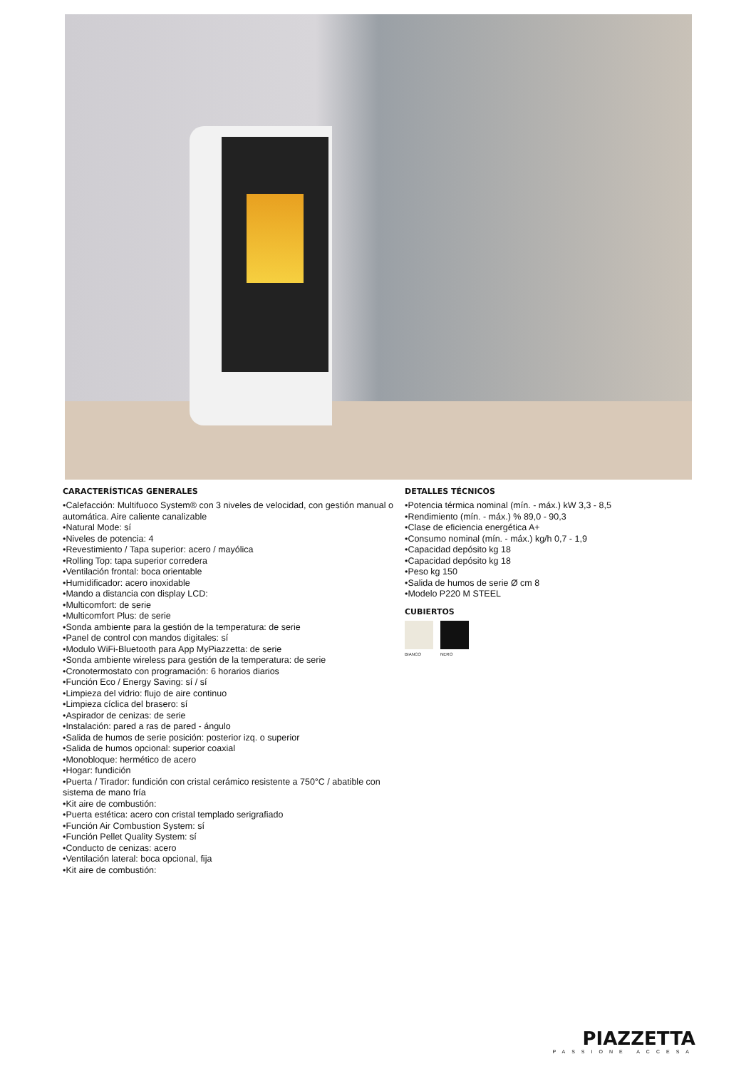CARACTERÍSTICAS GENERALES
•Calefacción: Multifuoco System® con 3 niveles de velocidad, con gestión manual o automática. Aire caliente canalizable
•Natural Mode: sí
•Niveles de potencia: 4
•Revestimiento / Tapa superior: acero / mayólica
•Rolling Top: tapa superior corredera
•Ventilación frontal: boca orientable
•Humidificador: acero inoxidable
•Mando a distancia con display LCD:
•Multicomfort: de serie
•Multicomfort Plus: de serie
•Sonda ambiente para la gestión de la temperatura: de serie
•Panel de control con mandos digitales: sí
•Modulo WiFi-Bluetooth para App MyPiazzetta: de serie
•Sonda ambiente wireless para gestión de la temperatura: de serie
•Cronotermostato con programación: 6 horarios diarios
•Función Eco / Energy Saving: sí / sí
•Limpieza del vidrio: flujo de aire continuo
•Limpieza cíclica del brasero: sí
•Aspirador de cenizas: de serie
•Instalación: pared a ras de pared - ángulo
•Salida de humos de serie posición: posterior izq. o superior
•Salida de humos opcional: superior coaxial
•Monobloque: hermético de acero
•Hogar: fundición
•Puerta / Tirador: fundición con cristal cerámico resistente a 750°C / abatible con sistema de mano fría
•Kit aire de combustión:
•Puerta estética: acero con cristal templado serigrafiado
•Función Air Combustion System: sí
•Función Pellet Quality System: sí
•Conducto de cenizas: acero
•Ventilación lateral: boca opcional, fija
•Kit aire de combustión:
DETALLES TÉCNICOS
•Potencia térmica nominal (mín. - máx.) kW 3,3 - 8,5
•Rendimiento (mín. - máx.) % 89,0 - 90,3
•Clase de eficiencia energética A+
•Consumo nominal (mín. - máx.) kg/h 0,7 - 1,9
•Capacidad depósito kg 18
•Capacidad depósito kg 18
•Peso kg 150
•Salida de humos de serie Ø cm 8
•Modelo P220 M STEEL
CUBIERTOS
BIANCO NERO
PIAZZETTA
PASSIONE ACCESA